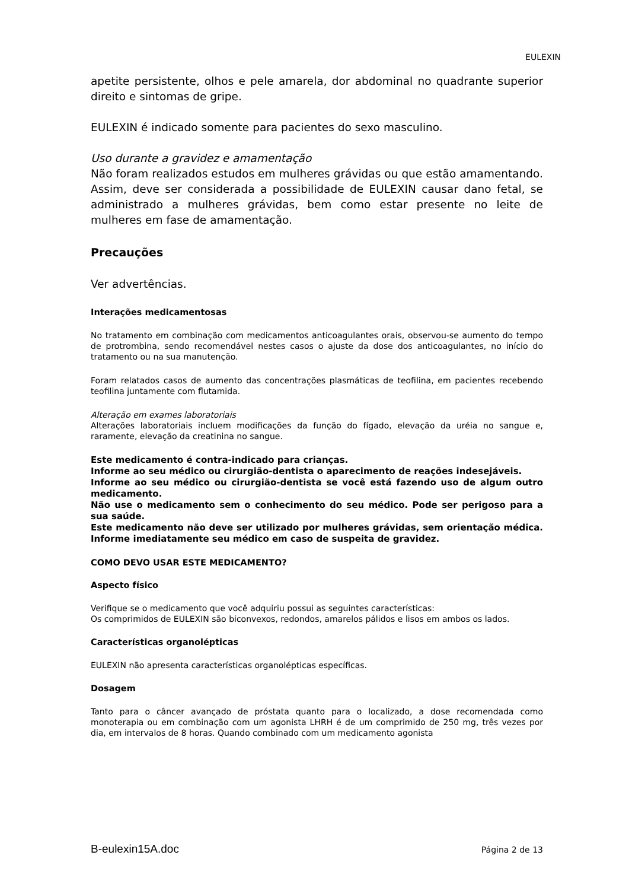EULEXIN
apetite persistente, olhos e pele amarela, dor abdominal no quadrante superior direito e sintomas de gripe.
EULEXIN é indicado somente para pacientes do sexo masculino.
Uso durante a gravidez e amamentação
Não foram realizados estudos em mulheres grávidas ou que estão amamentando. Assim, deve ser considerada a possibilidade de EULEXIN causar dano fetal, se administrado a mulheres grávidas, bem como estar presente no leite de mulheres em fase de amamentação.
Precauções
Ver advertências.
Interações medicamentosas
No tratamento em combinação com medicamentos anticoagulantes orais, observou-se aumento do tempo de protrombina, sendo recomendável nestes casos o ajuste da dose dos anticoagulantes, no início do tratamento ou na sua manutenção.
Foram relatados casos de aumento das concentrações plasmáticas de teofilina, em pacientes recebendo teofilina juntamente com flutamida.
Alteração em exames laboratoriais
Alterações laboratoriais incluem modificações da função do fígado, elevação da uréia no sangue e, raramente, elevação da creatinina no sangue.
Este medicamento é contra-indicado para crianças.
Informe ao seu médico ou cirurgião-dentista o aparecimento de reações indesejáveis.
Informe ao seu médico ou cirurgião-dentista se você está fazendo uso de algum outro medicamento.
Não use o medicamento sem o conhecimento do seu médico. Pode ser perigoso para a sua saúde.
Este medicamento não deve ser utilizado por mulheres grávidas, sem orientação médica. Informe imediatamente seu médico em caso de suspeita de gravidez.
COMO DEVO USAR ESTE MEDICAMENTO?
Aspecto físico
Verifique se o medicamento que você adquiriu possui as seguintes características:
Os comprimidos de EULEXIN são biconvexos, redondos, amarelos pálidos e lisos em ambos os lados.
Características organolépticas
EULEXIN não apresenta características organolépticas específicas.
Dosagem
Tanto para o câncer avançado de próstata quanto para o localizado, a dose recomendada como monoterapia ou em combinação com um agonista LHRH é de um comprimido de 250 mg, três vezes por dia, em intervalos de 8 horas. Quando combinado com um medicamento agonista
B-eulexin15A.doc Página 2 de 13